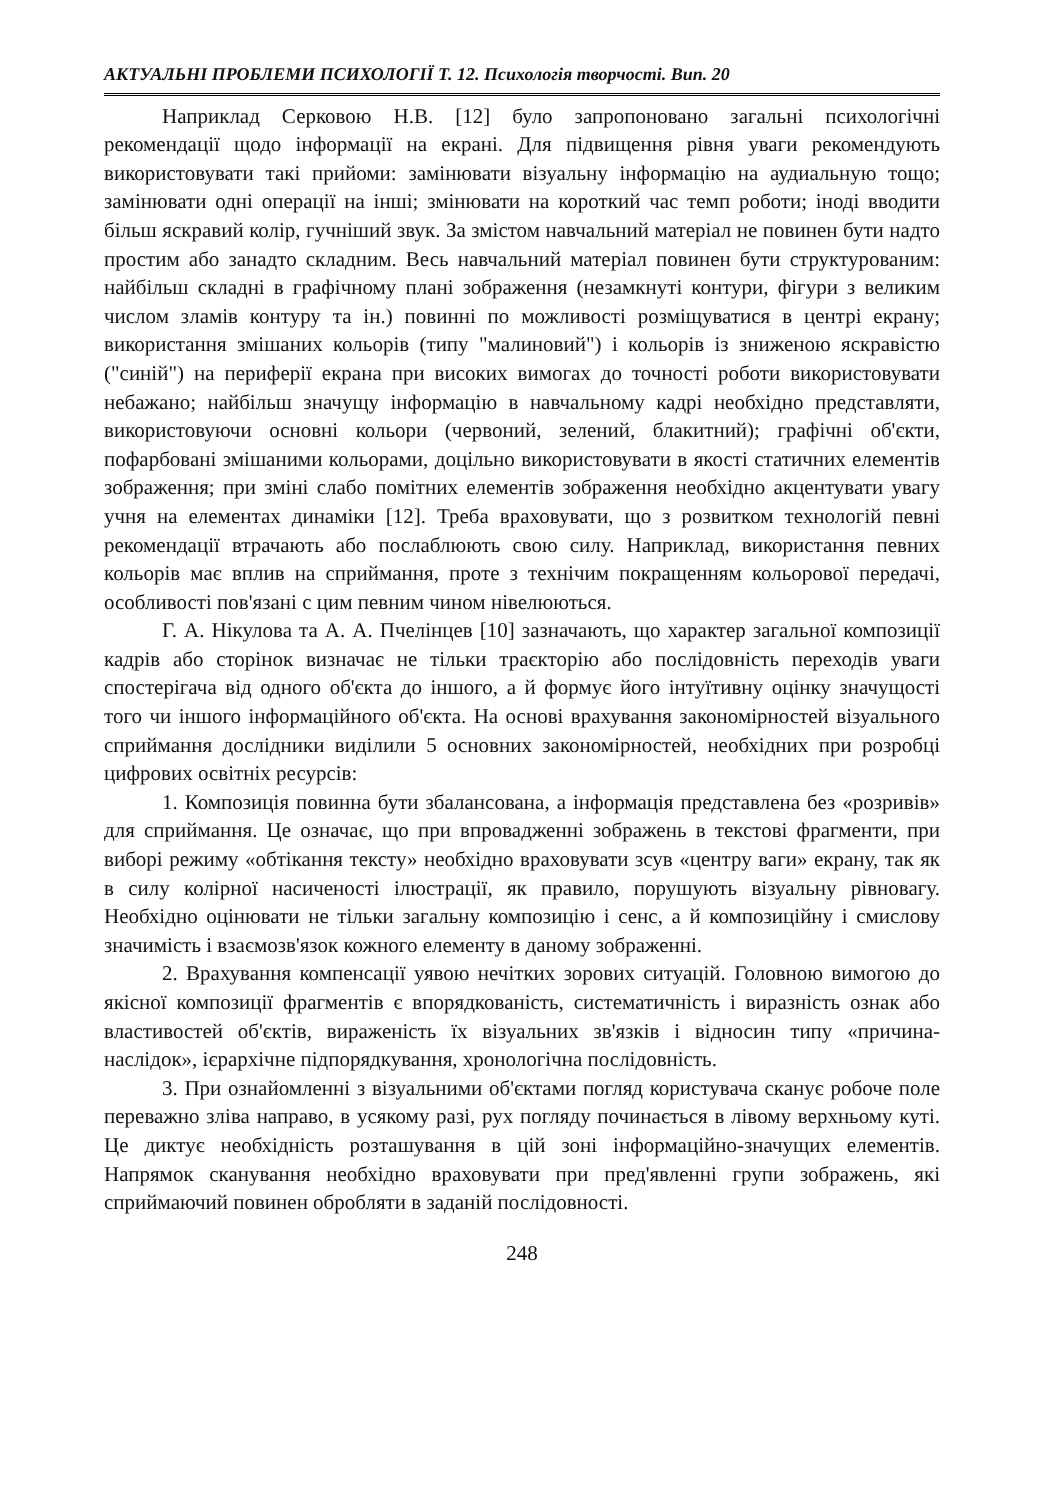АКТУАЛЬНІ ПРОБЛЕМИ ПСИХОЛОГІЇ Т. 12. Психологія творчості. Вип. 20
Наприклад Серковою Н.В. [12] було запропоновано загальні психологічні рекомендації щодо інформації на екрані. Для підвищення рівня уваги рекомендують використовувати такі прийоми: замінювати візуальну інформацію на аудиальную тощо; замінювати одні операції на інші; змінювати на короткий час темп роботи; іноді вводити більш яскравий колір, гучніший звук. За змістом навчальний матеріал не повинен бути надто простим або занадто складним. Весь навчальний матеріал повинен бути структурованим: найбільш складні в графічному плані зображення (незамкнуті контури, фігури з великим числом зламів контуру та ін.) повинні по можливості розміщуватися в центрі екрану; використання змішаних кольорів (типу "малиновий") і кольорів із зниженою яскравістю ("синій") на периферії екрана при високих вимогах до точності роботи використовувати небажано; найбільш значущу інформацію в навчальному кадрі необхідно представляти, використовуючи основні кольори (червоний, зелений, блакитний); графічні об'єкти, пофарбовані змішаними кольорами, доцільно використовувати в якості статичних елементів зображення; при зміні слабо помітних елементів зображення необхідно акцентувати увагу учня на елементах динаміки [12]. Треба враховувати, що з розвитком технологій певні рекомендації втрачають або послаблюють свою силу. Наприклад, використання певних кольорів має вплив на сприймання, проте з технічим покращенням кольорової передачі, особливості пов'язані с цим певним чином нівелюються.
Г. А. Нікулова та А. А. Пчелінцев [10] зазначають, що характер загальної композиції кадрів або сторінок визначає не тільки траєкторію або послідовність переходів уваги спостерігача від одного об'єкта до іншого, а й формує його інтуїтивну оцінку значущості того чи іншого інформаційного об'єкта. На основі врахування закономірностей візуального сприймання дослідники виділили 5 основних закономірностей, необхідних при розробці цифрових освітніх ресурсів:
1. Композиція повинна бути збалансована, а інформація представлена без «розривів» для сприймання. Це означає, що при впровадженні зображень в текстові фрагменти, при виборі режиму «обтікання тексту» необхідно враховувати зсув «центру ваги» екрану, так як в силу колірної насиченості ілюстрації, як правило, порушують візуальну рівновагу. Необхідно оцінювати не тільки загальну композицію і сенс, а й композиційну і смислову значимість і взаємозв'язок кожного елементу в даному зображенні.
2. Врахування компенсації уявою нечітких зорових ситуацій. Головною вимогою до якісної композиції фрагментів є впорядкованість, систематичність і виразність ознак або властивостей об'єктів, вираженість їх візуальних зв'язків і відносин типу «причина-наслідок», ієрархічне підпорядкування, хронологічна послідовність.
3. При ознайомленні з візуальними об'єктами погляд користувача сканує робоче поле переважно зліва направо, в усякому разі, рух погляду починається в лівому верхньому куті. Це диктує необхідність розташування в цій зоні інформаційно-значущих елементів. Напрямок сканування необхідно враховувати при пред'явленні групи зображень, які сприймаючий повинен обробляти в заданій послідовності.
248